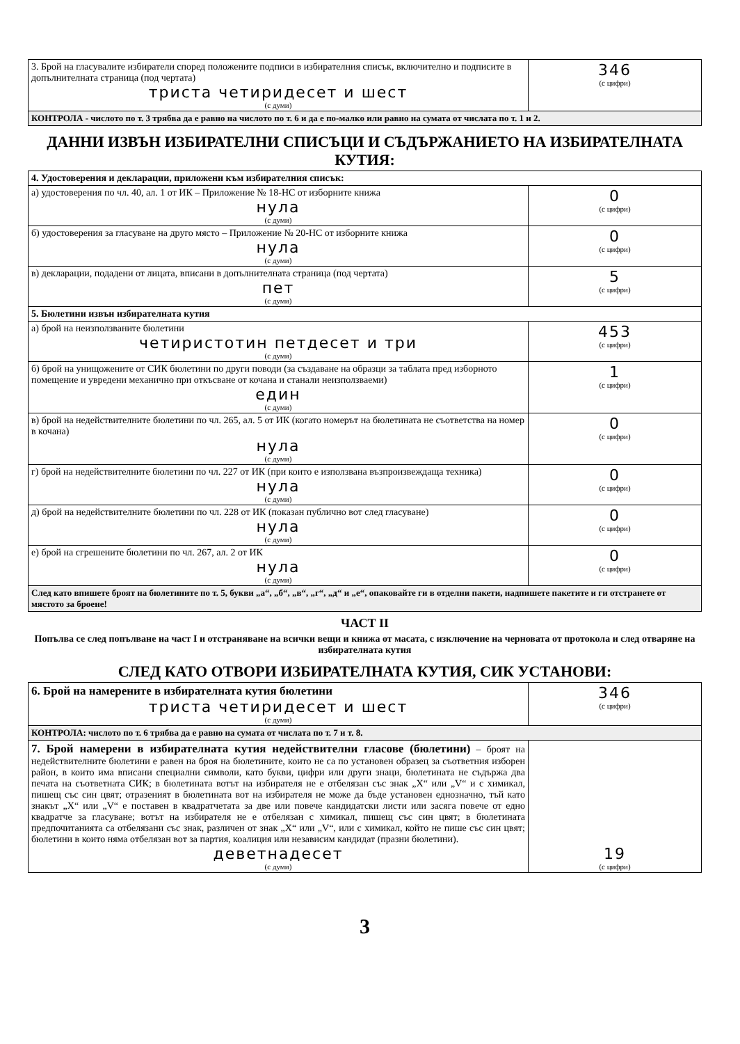| 3. Брой на гласувалите избиратели според положените подписи в избирателния списък, включително и подписите в допълнителната страница (под чертата) триста четиридесет и шест (с думи) | 346 (с цифри) |
| КОНТРОЛА - числото по т. 3 трябва да е равно на числото по т. 6 и да е по-малко или равно на сумата от числата по т. 1 и 2. | |
ДАННИ ИЗВЪН ИЗБИРАТЕЛНИ СПИСЪЦИ И СЪДЪРЖАНИЕТО НА ИЗБИРАТЕЛНАТА КУТИЯ:
| 4. Удостоверения и декларации, приложени към избирателния списък: | |
| а) удостоверения по чл. 40, ал. 1 от ИК – Приложение № 18-НС от изборните книжа нула (с думи) | 0 (с цифри) |
| б) удостоверения за гласуване на друго място – Приложение № 20-НС от изборните книжа нула (с думи) | 0 (с цифри) |
| в) декларации, подадени от лицата, вписани в допълнителната страница (под чертата) пет (с думи) | 5 (с цифри) |
| 5. Бюлетини извън избирателната кутия | |
| а) брой на неизползваните бюлетини четиристотин петдесет и три (с думи) | 453 (с цифри) |
| б) брой на унищожените от СИК бюлетини по други поводи (за създаване на образци за таблата пред изборното помещение и увредени механично при откъсване от кочана и станали неизползваеми) един (с думи) | 1 (с цифри) |
| в) брой на недействителните бюлетини по чл. 265, ал. 5 от ИК (когато номерът на бюлетината не съответства на номер в кочана) нула (с думи) | 0 (с цифри) |
| г) брой на недействителните бюлетини по чл. 227 от ИК (при които е използвана възпроизвеждаща техника) нула (с думи) | 0 (с цифри) |
| д) брой на недействителните бюлетини по чл. 228 от ИК (показан публично вот след гласуване) нула (с думи) | 0 (с цифри) |
| е) брой на сгрешените бюлетини по чл. 267, ал. 2 от ИК нула (с думи) | 0 (с цифри) |
| След като впишете броят на бюлетините по т. 5, букви „а“, „б“, „в“, „г“, „д“ и „е“, опаковайте ги в отделни пакети, надпишете пакетите и ги отстранете от мястото за броене! | |
ЧАСТ II
Попълва се след попълване на част I и отстраняване на всички вещи и книжа от масата, с изключение на черновата от протокола и след отваряне на избирателната кутия
СЛЕД КАТО ОТВОРИ ИЗБИРАТЕЛНАТА КУТИЯ, СИК УСТАНОВИ:
| 6. Брой на намерените в избирателната кутия бюлетини триста четиридесет и шест (с думи) | 346 (с цифри) |
| КОНТРОЛА: числото по т. 6 трябва да е равно на сумата от числата по т. 7 и т. 8. | |
| 7. Брой намерени в избирателната кутия недействителни гласове (бюлетини) – броят на недействителните бюлетини е равен на броя на бюлетините, които не са по установен образец за съответния изборен район, в които има вписани специални символи, като букви, цифри или други знаци, бюлетината не съдържа два печата на съответната СИК; в бюлетината вотът на избирателя не е отбелязан със знак „X“ или „V“ и с химикал, пишещ със син цвят; отразеният в бюлетината вот на избирателя не може да бъде установен еднозначно, тъй като знакът „X“ или „V“ е поставен в квадратчетата за две или повече кандидатски листи или засяга повече от едно квадратче за гласуване; вотът на избирателя не е отбелязан с химикал, пишещ със син цвят; в бюлетината предпочитанията са отбелязани със знак, различен от знак „X“ или „V“, или с химикал, който не пише със син цвят; бюлетини в които няма отбелязан вот за партия, коалиция или независим кандидат (празни бюлетини). деветнадесет (с думи) | 19 (с цифри) |
3